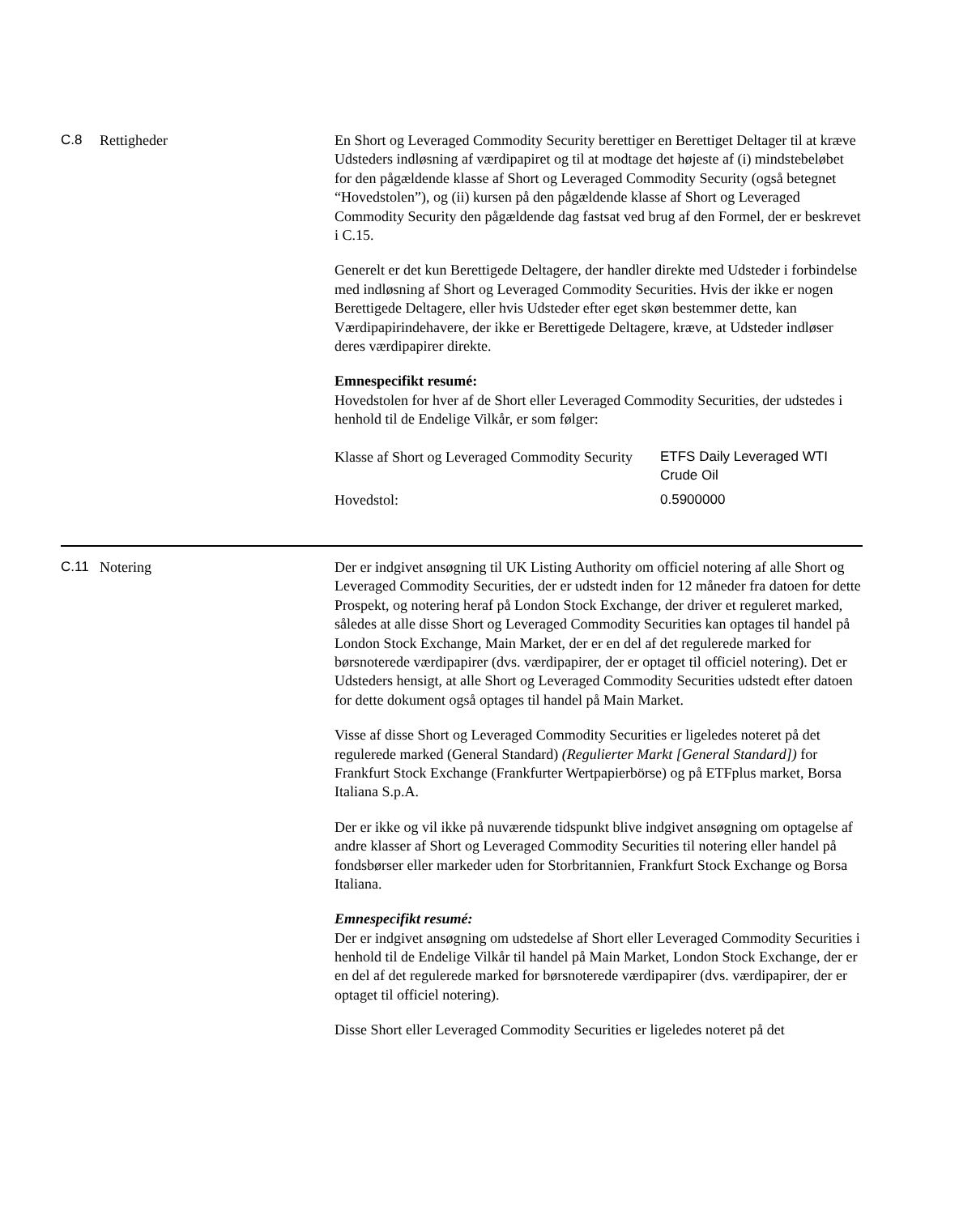C.8 Rettigheder En Short og Leveraged Commodity Security berettiger en Berettiget Deltager til at kræve Udsteders indløsning af værdipapiret og til at modtage det højeste af (i) mindstebeløbet for den pågældende klasse af Short og Leveraged Commodity Security (også betegnet “Hovedstolen”), og (ii) kursen på den pågældende klasse af Short og Leveraged Commodity Security den pågældende dag fastsat ved brug af den Formel, der er beskrevet i C.15.
Generelt er det kun Berettigede Deltagere, der handler direkte med Udsteder i forbindelse med indløsning af Short og Leveraged Commodity Securities. Hvis der ikke er nogen Berettigede Deltagere, eller hvis Udsteder efter eget skøn bestemmer dette, kan Værdipapirindehavere, der ikke er Berettigede Deltagere, kræve, at Udsteder indløser deres værdipapirer direkte.
Emnespecifikt resumé:
Hovedstolen for hver af de Short eller Leveraged Commodity Securities, der udstedes i henhold til de Endelige Vilkår, er som følger:
| Klasse af Short og Leveraged Commodity Security | ETFS Daily Leveraged WTI Crude Oil |
| Hovedstol: | 0.5900000 |
C.11 Notering Der er indgivet ansøgning til UK Listing Authority om officiel notering af alle Short og Leveraged Commodity Securities, der er udstedt inden for 12 måneder fra datoen for dette Prospekt, og notering heraf på London Stock Exchange, der driver et reguleret marked, således at alle disse Short og Leveraged Commodity Securities kan optages til handel på London Stock Exchange, Main Market, der er en del af det regulerede marked for børsnoterede værdipapirer (dvs. værdipapirer, der er optaget til officiel notering). Det er Udsteders hensigt, at alle Short og Leveraged Commodity Securities udstedt efter datoen for dette dokument også optages til handel på Main Market.
Visse af disse Short og Leveraged Commodity Securities er ligeledes noteret på det regulerede marked (General Standard) (Regulierter Markt [General Standard]) for Frankfurt Stock Exchange (Frankfurter Wertpapierbörse) og på ETFplus market, Borsa Italiana S.p.A.
Der er ikke og vil ikke på nuværende tidspunkt blive indgivet ansøgning om optagelse af andre klasser af Short og Leveraged Commodity Securities til notering eller handel på fondsbørser eller markeder uden for Storbritannien, Frankfurt Stock Exchange og Borsa Italiana.
Emnespecifikt resumé:
Der er indgivet ansøgning om udstedelse af Short eller Leveraged Commodity Securities i henhold til de Endelige Vilkår til handel på Main Market, London Stock Exchange, der er en del af det regulerede marked for børsnoterede værdipapirer (dvs. værdipapirer, der er optaget til officiel notering).
Disse Short eller Leveraged Commodity Securities er ligeledes noteret på det